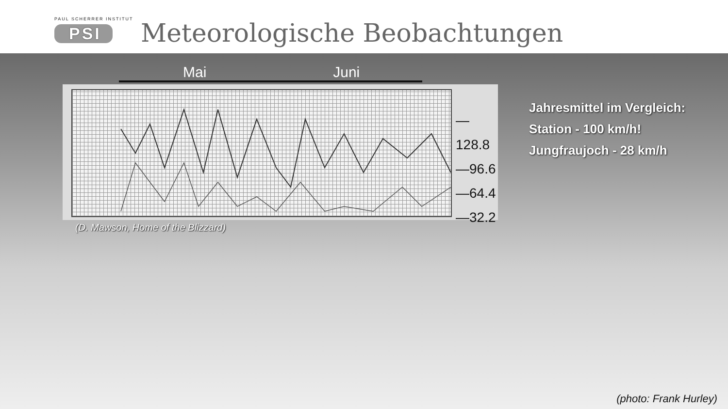PAUL SCHERRER INSTITUT
PSI
Meteorologische Beobachtungen
Mai Juni
—128.8
—96.6
—64.4
—32.2
(D. Mawson, Home of the Blizzard)
Jahresmittel im Vergleich:
Station - 100 km/h!
Jungfraujoch - 28 km/h
(photo: Frank Hurley)